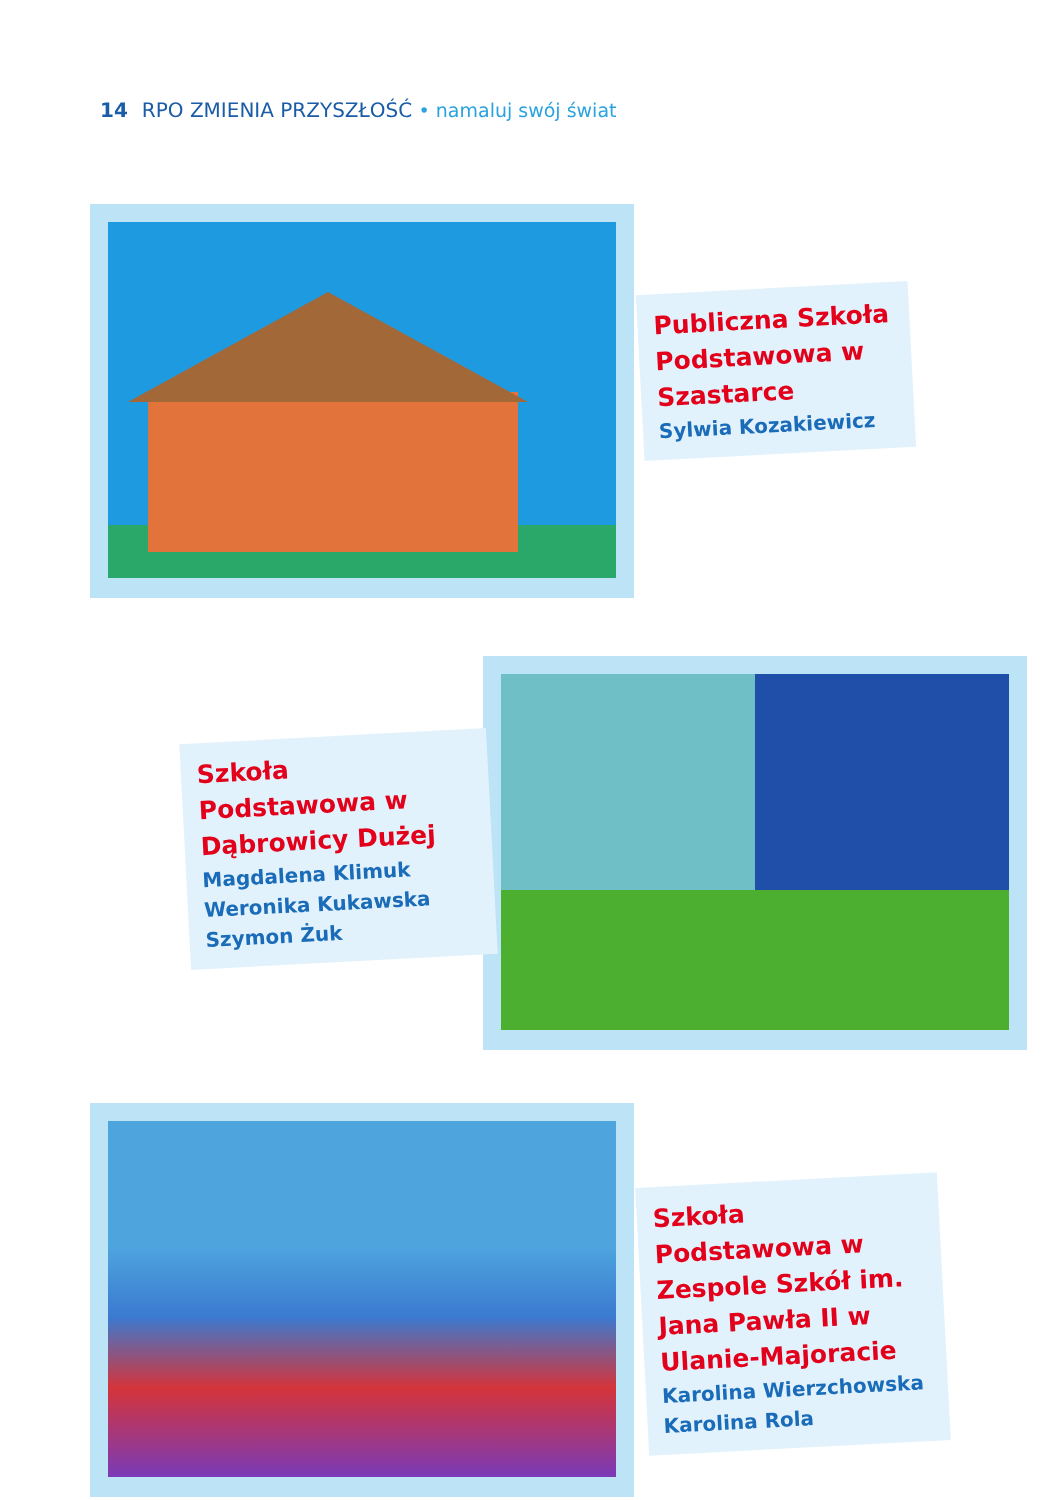14 RPO ZMIENIA PRZYSZŁOŚĆ • namaluj swój świat
Publiczna Szkoła Podstawowa w Szastarce
Sylwia Kozakiewicz
Szkoła Podstawowa w Dąbrowicy Dużej
Magdalena Klimuk
Weronika Kukawska
Szymon Żuk
Szkoła Podstawowa w Zespole Szkół im. Jana Pawła II w Ulanie-Majoracie
Karolina Wierzchowska
Karolina Rola